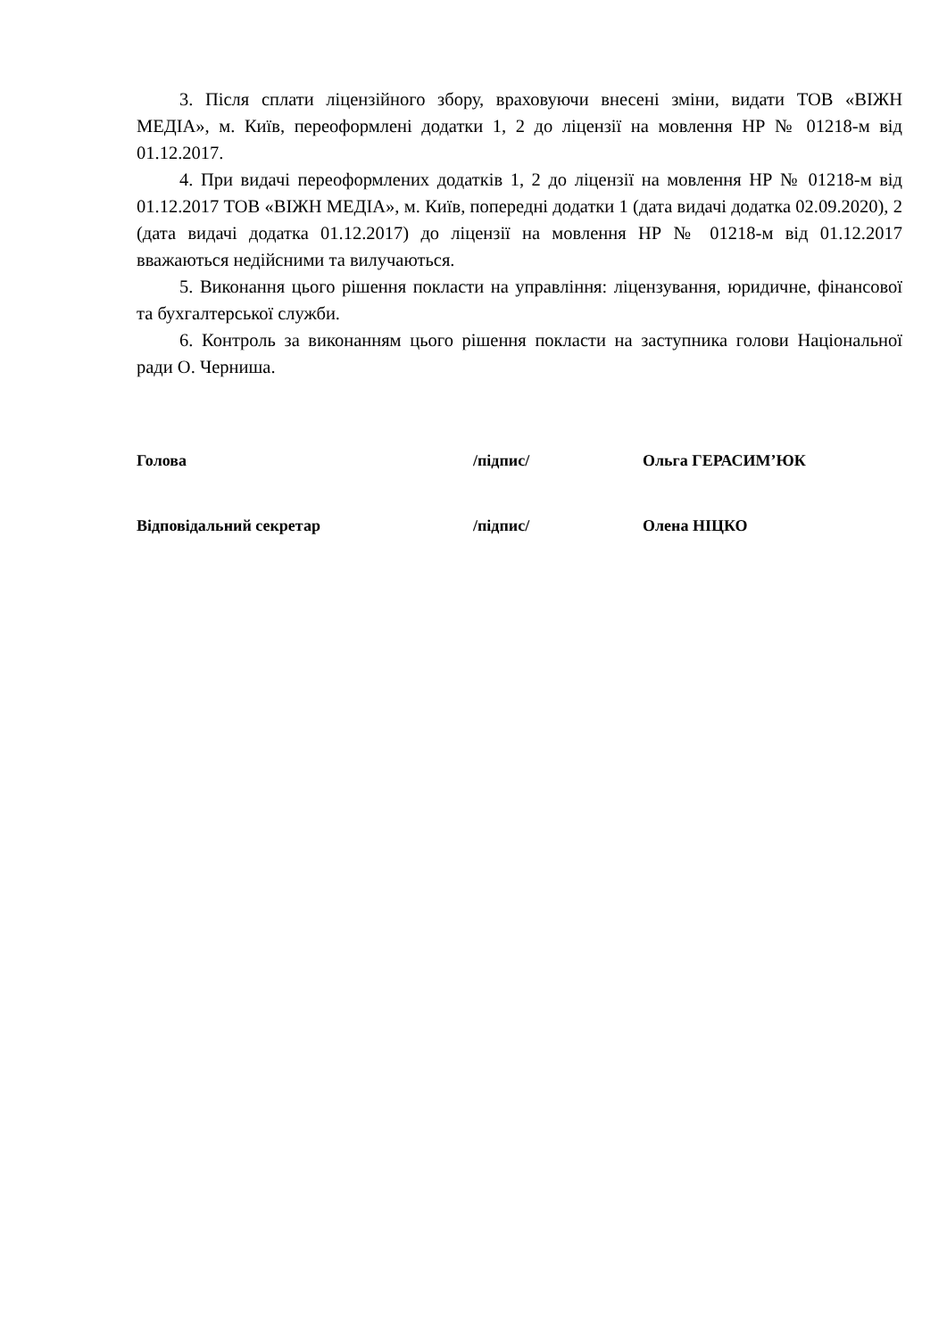3. Після сплати ліцензійного збору, враховуючи внесені зміни, видати ТОВ «ВІЖН МЕДІА», м. Київ, переоформлені додатки 1, 2 до ліцензії на мовлення НР № 01218-м від 01.12.2017.
4. При видачі переоформлених додатків 1, 2 до ліцензії на мовлення НР № 01218-м від 01.12.2017 ТОВ «ВІЖН МЕДІА», м. Київ, попередні додатки 1 (дата видачі додатка 02.09.2020), 2 (дата видачі додатка 01.12.2017) до ліцензії на мовлення НР № 01218-м від 01.12.2017 вважаються недійсними та вилучаються.
5. Виконання цього рішення покласти на управління: ліцензування, юридичне, фінансової та бухгалтерської служби.
6. Контроль за виконанням цього рішення покласти на заступника голови Національної ради О. Черниша.
Голова /підпис/ Ольга ГЕРАСИМ’ЮК
Відповідальний секретар /підпис/ Олена НІЦКО